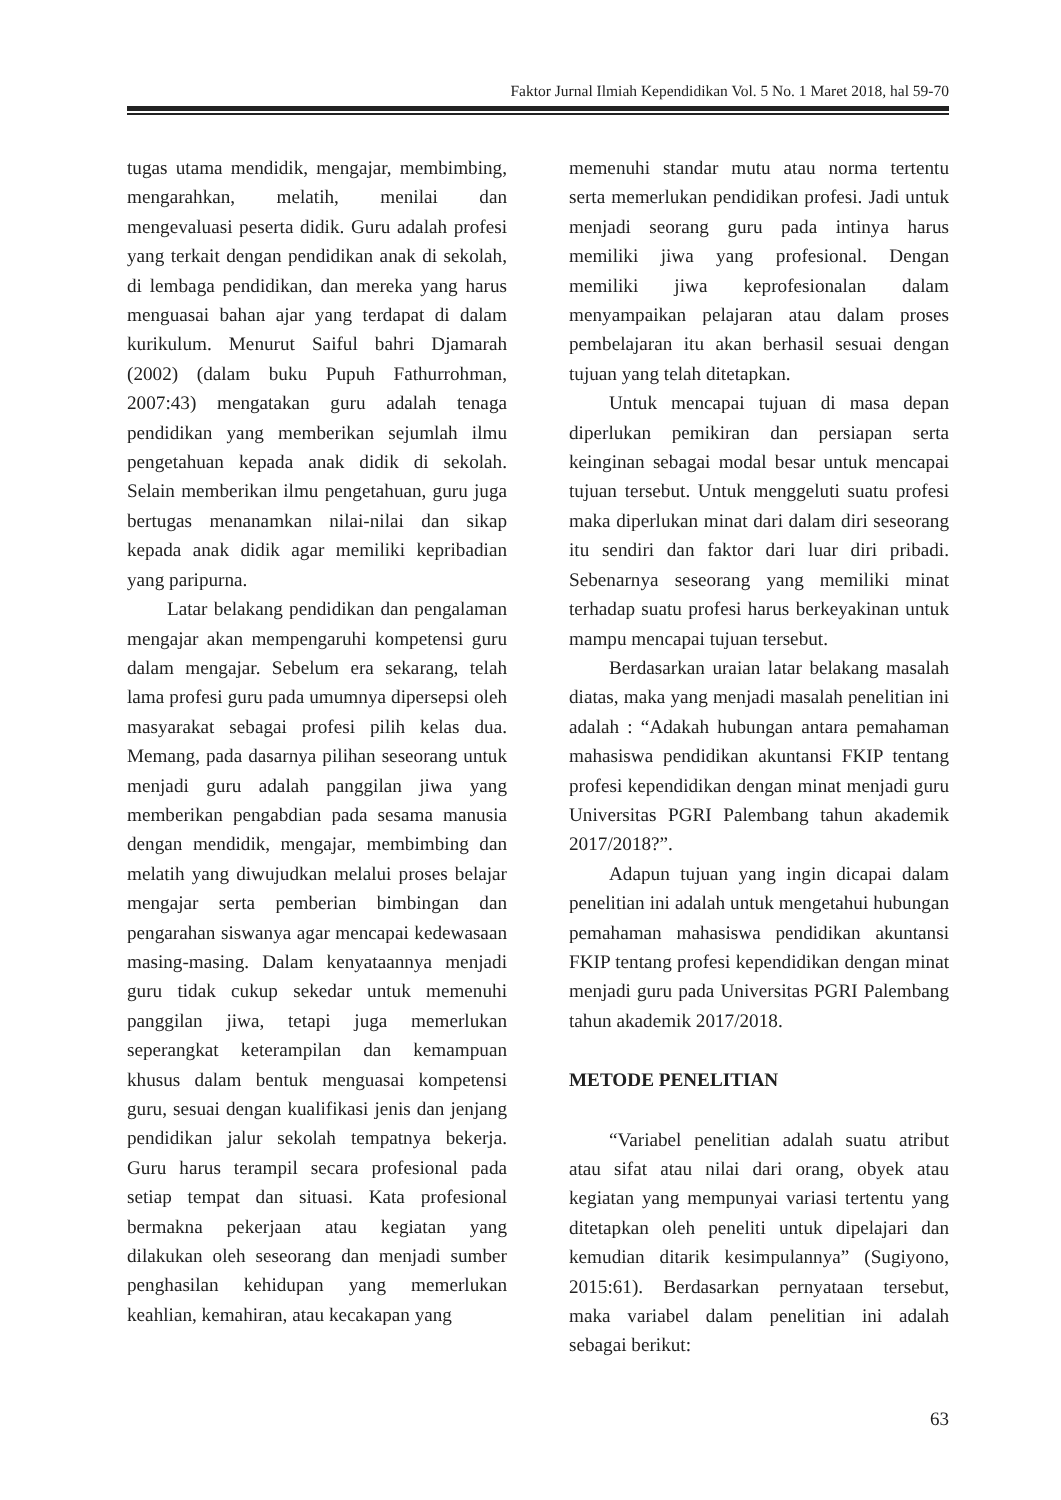Faktor Jurnal Ilmiah Kependidikan Vol. 5 No. 1 Maret 2018, hal 59-70
tugas utama mendidik, mengajar, membimbing, mengarahkan, melatih, menilai dan mengevaluasi peserta didik. Guru adalah profesi yang terkait dengan pendidikan anak di sekolah, di lembaga pendidikan, dan mereka yang harus menguasai bahan ajar yang terdapat di dalam kurikulum. Menurut Saiful bahri Djamarah (2002) (dalam buku Pupuh Fathurrohman, 2007:43) mengatakan guru adalah tenaga pendidikan yang memberikan sejumlah ilmu pengetahuan kepada anak didik di sekolah. Selain memberikan ilmu pengetahuan, guru juga bertugas menanamkan nilai-nilai dan sikap kepada anak didik agar memiliki kepribadian yang paripurna.
Latar belakang pendidikan dan pengalaman mengajar akan mempengaruhi kompetensi guru dalam mengajar. Sebelum era sekarang, telah lama profesi guru pada umumnya dipersepsi oleh masyarakat sebagai profesi pilih kelas dua. Memang, pada dasarnya pilihan seseorang untuk menjadi guru adalah panggilan jiwa yang memberikan pengabdian pada sesama manusia dengan mendidik, mengajar, membimbing dan melatih yang diwujudkan melalui proses belajar mengajar serta pemberian bimbingan dan pengarahan siswanya agar mencapai kedewasaan masing-masing. Dalam kenyataannya menjadi guru tidak cukup sekedar untuk memenuhi panggilan jiwa, tetapi juga memerlukan seperangkat keterampilan dan kemampuan khusus dalam bentuk menguasai kompetensi guru, sesuai dengan kualifikasi jenis dan jenjang pendidikan jalur sekolah tempatnya bekerja. Guru harus terampil secara profesional pada setiap tempat dan situasi. Kata profesional bermakna pekerjaan atau kegiatan yang dilakukan oleh seseorang dan menjadi sumber penghasilan kehidupan yang memerlukan keahlian, kemahiran, atau kecakapan yang
memenuhi standar mutu atau norma tertentu serta memerlukan pendidikan profesi. Jadi untuk menjadi seorang guru pada intinya harus memiliki jiwa yang profesional. Dengan memiliki jiwa keprofesionalan dalam menyampaikan pelajaran atau dalam proses pembelajaran itu akan berhasil sesuai dengan tujuan yang telah ditetapkan.
Untuk mencapai tujuan di masa depan diperlukan pemikiran dan persiapan serta keinginan sebagai modal besar untuk mencapai tujuan tersebut. Untuk menggeluti suatu profesi maka diperlukan minat dari dalam diri seseorang itu sendiri dan faktor dari luar diri pribadi. Sebenarnya seseorang yang memiliki minat terhadap suatu profesi harus berkeyakinan untuk mampu mencapai tujuan tersebut.
Berdasarkan uraian latar belakang masalah diatas, maka yang menjadi masalah penelitian ini adalah : “Adakah hubungan antara pemahaman mahasiswa pendidikan akuntansi FKIP tentang profesi kependidikan dengan minat menjadi guru Universitas PGRI Palembang tahun akademik 2017/2018?”.
Adapun tujuan yang ingin dicapai dalam penelitian ini adalah untuk mengetahui hubungan pemahaman mahasiswa pendidikan akuntansi FKIP tentang profesi kependidikan dengan minat menjadi guru pada Universitas PGRI Palembang tahun akademik 2017/2018.
METODE PENELITIAN
“Variabel penelitian adalah suatu atribut atau sifat atau nilai dari orang, obyek atau kegiatan yang mempunyai variasi tertentu yang ditetapkan oleh peneliti untuk dipelajari dan kemudian ditarik kesimpulannya” (Sugiyono, 2015:61). Berdasarkan pernyataan tersebut, maka variabel dalam penelitian ini adalah sebagai berikut:
63